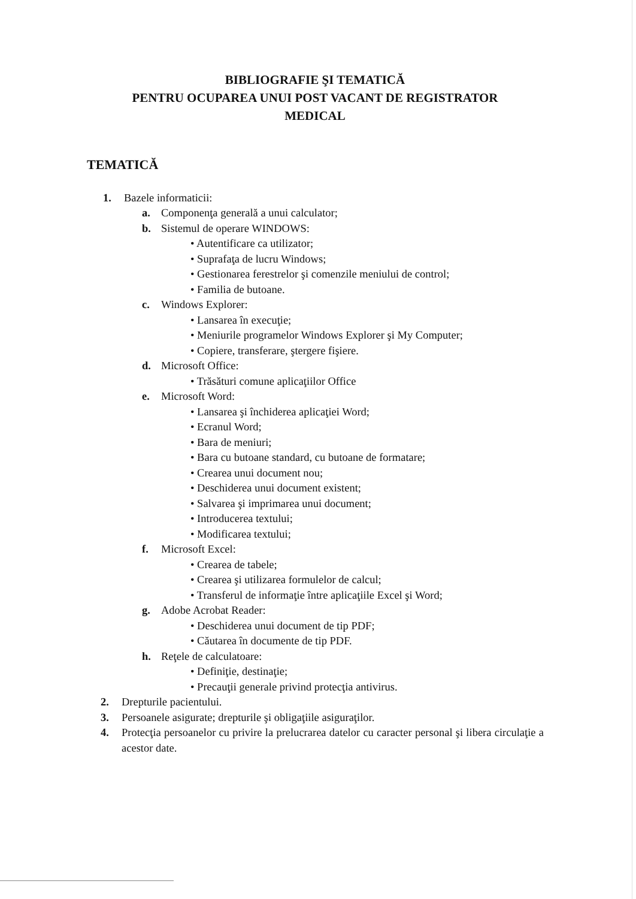BIBLIOGRAFIE ŞI TEMATICĂ
PENTRU OCUPAREA UNUI POST VACANT DE REGISTRATOR
MEDICAL
TEMATICĂ
1. Bazele informaticii:
a. Componenţa generală a unui calculator;
b. Sistemul de operare WINDOWS:
• Autentificare ca utilizator;
• Suprafaţa de lucru Windows;
• Gestionarea ferestrelor şi comenzile meniului de control;
• Familia de butoane.
c. Windows Explorer:
• Lansarea în execuţie;
• Meniurile programelor Windows Explorer şi My Computer;
• Copiere, transferare, ştergere fişiere.
d. Microsoft Office:
• Trăsături comune aplicaţiilor Office
e. Microsoft Word:
• Lansarea şi închiderea aplicaţiei Word;
• Ecranul Word;
• Bara de meniuri;
• Bara cu butoane standard, cu butoane de formatare;
• Crearea unui document nou;
• Deschiderea unui document existent;
• Salvarea şi imprimarea unui document;
• Introducerea textului;
• Modificarea textului;
f. Microsoft Excel:
• Crearea de tabele;
• Crearea şi utilizarea formulelor de calcul;
• Transferul de informaţie între aplicaţiile Excel şi Word;
g. Adobe Acrobat Reader:
• Deschiderea unui document de tip PDF;
• Căutarea în documente de tip PDF.
h. Reţele de calculatoare:
• Definiţie, destinaţie;
• Precauţii generale privind protecţia antivirus.
2. Drepturile pacientului.
3. Persoanele asigurate; drepturile şi obligaţiile asiguraţilor.
4. Protecţia persoanelor cu privire la prelucrarea datelor cu caracter personal şi libera circulaţie a acestor date.